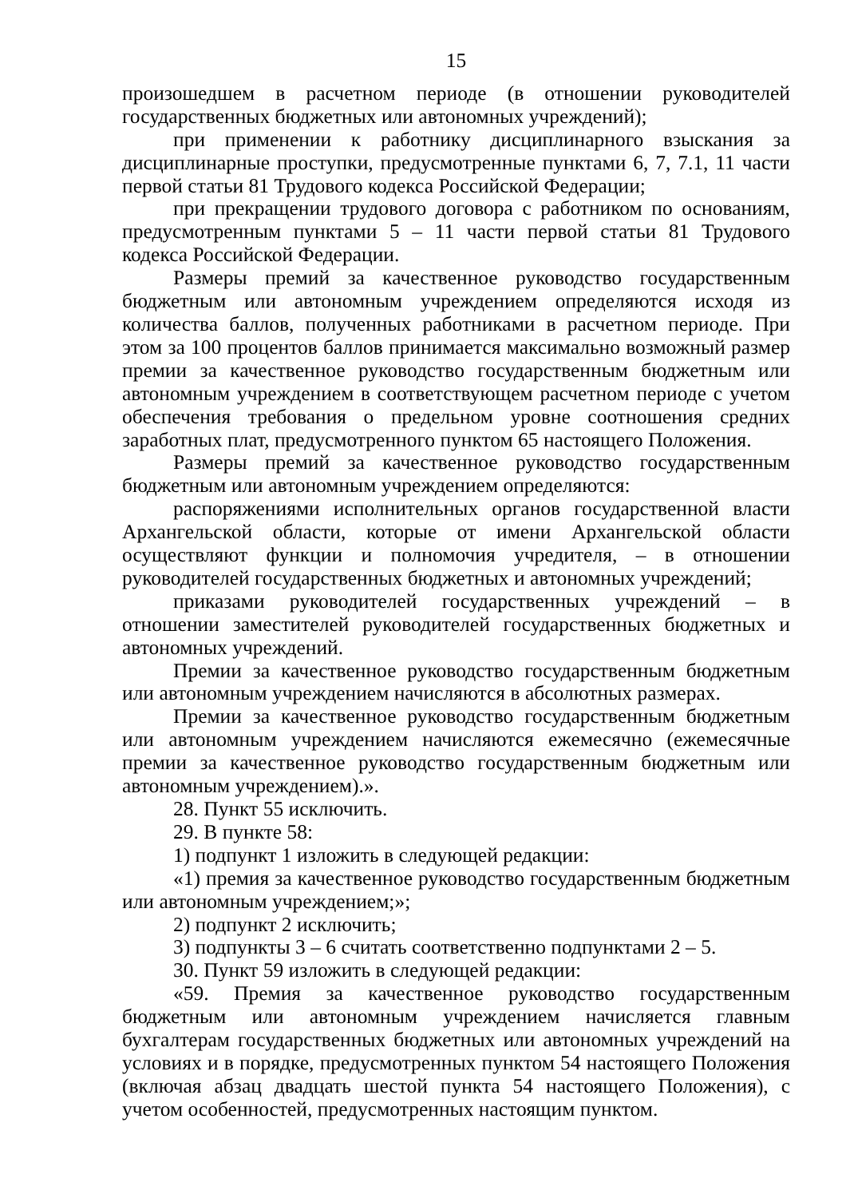15
произошедшем в расчетном периоде (в отношении руководителей государственных бюджетных или автономных учреждений);
при применении к работнику дисциплинарного взыскания за дисциплинарные проступки, предусмотренные пунктами 6, 7, 7.1, 11 части первой статьи 81 Трудового кодекса Российской Федерации;
при прекращении трудового договора с работником по основаниям, предусмотренным пунктами 5 – 11 части первой статьи 81 Трудового кодекса Российской Федерации.
Размеры премий за качественное руководство государственным бюджетным или автономным учреждением определяются исходя из количества баллов, полученных работниками в расчетном периоде. При этом за 100 процентов баллов принимается максимально возможный размер премии за качественное руководство государственным бюджетным или автономным учреждением в соответствующем расчетном периоде с учетом обеспечения требования о предельном уровне соотношения средних заработных плат, предусмотренного пунктом 65 настоящего Положения.
Размеры премий за качественное руководство государственным бюджетным или автономным учреждением определяются:
распоряжениями исполнительных органов государственной власти Архангельской области, которые от имени Архангельской области осуществляют функции и полномочия учредителя, – в отношении руководителей государственных бюджетных и автономных учреждений;
приказами руководителей государственных учреждений – в отношении заместителей руководителей государственных бюджетных и автономных учреждений.
Премии за качественное руководство государственным бюджетным или автономным учреждением начисляются в абсолютных размерах.
Премии за качественное руководство государственным бюджетным или автономным учреждением начисляются ежемесячно (ежемесячные премии за качественное руководство государственным бюджетным или автономным учреждением).».
28. Пункт 55 исключить.
29. В пункте 58:
1) подпункт 1 изложить в следующей редакции:
«1) премия за качественное руководство государственным бюджетным или автономным учреждением;»;
2) подпункт 2 исключить;
3) подпункты 3 – 6 считать соответственно подпунктами 2 – 5.
30. Пункт 59 изложить в следующей редакции:
«59. Премия за качественное руководство государственным бюджетным или автономным учреждением начисляется главным бухгалтерам государственных бюджетных или автономных учреждений на условиях и в порядке, предусмотренных пунктом 54 настоящего Положения (включая абзац двадцать шестой пункта 54 настоящего Положения), с учетом особенностей, предусмотренных настоящим пунктом.